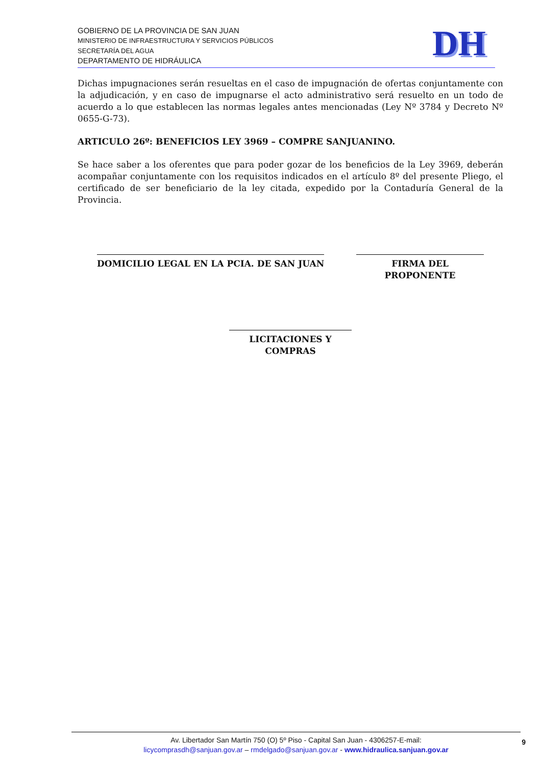GOBIERNO DE LA PROVINCIA DE SAN JUAN
MINISTERIO DE INFRAESTRUCTURA Y SERVICIOS PÚBLICOS
SECRETARÍA DEL AGUA
DEPARTAMENTO DE HIDRÁULICA
DH
Dichas impugnaciones serán resueltas en el caso de impugnación de ofertas conjuntamente con la adjudicación, y en caso de impugnarse el acto administrativo será resuelto en un todo de acuerdo a lo que establecen las normas legales antes mencionadas (Ley Nº 3784 y Decreto Nº 0655-G-73).
ARTICULO 26º: BENEFICIOS LEY 3969 – COMPRE SANJUANINO.
Se hace saber a los oferentes que para poder gozar de los beneficios de la Ley 3969, deberán acompañar conjuntamente con los requisitos indicados en el artículo 8º del presente Pliego, el certificado de ser beneficiario de la ley citada, expedido por la Contaduría General de la Provincia.
DOMICILIO LEGAL EN LA PCIA. DE SAN JUAN
FIRMA DEL PROPONENTE
LICITACIONES Y COMPRAS
Av. Libertador San Martín 750 (O) 5º Piso - Capital San Juan - 4306257-E-mail:
licycomprasdh@sanjuan.gov.ar – rmdelgado@sanjuan.gov.ar - www.hidraulica.sanjuan.gov.ar
9